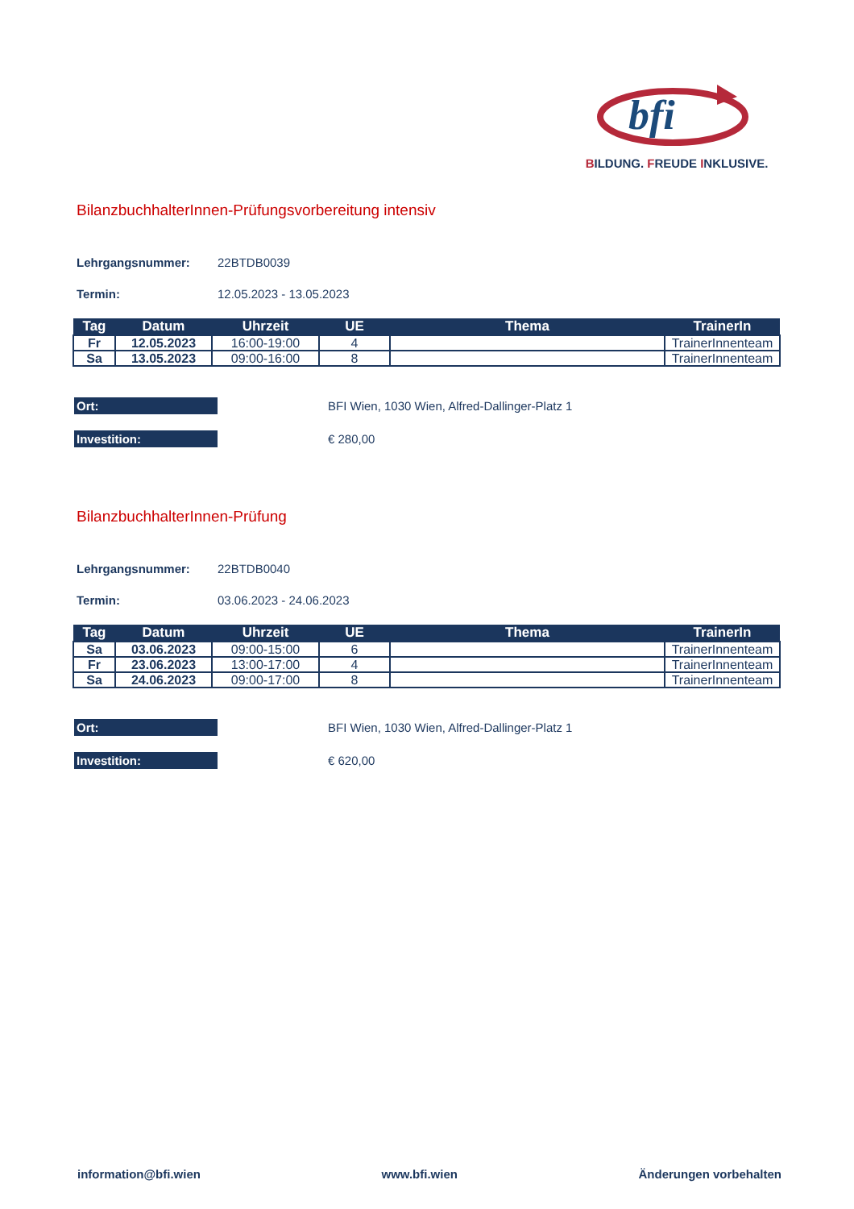bfi
BILDUNG. FREUDE INKLUSIVE.
BilanzbuchhalterInnen-Prüfungsvorbereitung intensiv
Lehrgangsnummer: 22BTDB0039
Termin: 12.05.2023 - 13.05.2023
| Tag | Datum | Uhrzeit | UE | Thema | TrainerIn |
| --- | --- | --- | --- | --- | --- |
| Fr | 12.05.2023 | 16:00-19:00 | 4 | | TrainerInnenteam |
| Sa | 13.05.2023 | 09:00-16:00 | 8 | | TrainerInnenteam |
Ort: BFI Wien, 1030 Wien, Alfred-Dallinger-Platz 1
Investition: € 280,00
BilanzbuchhalterInnen-Prüfung
Lehrgangsnummer: 22BTDB0040
Termin: 03.06.2023 - 24.06.2023
| Tag | Datum | Uhrzeit | UE | Thema | TrainerIn |
| --- | --- | --- | --- | --- | --- |
| Sa | 03.06.2023 | 09:00-15:00 | 6 | | TrainerInnenteam |
| Fr | 23.06.2023 | 13:00-17:00 | 4 | | TrainerInnenteam |
| Sa | 24.06.2023 | 09:00-17:00 | 8 | | TrainerInnenteam |
Ort: BFI Wien, 1030 Wien, Alfred-Dallinger-Platz 1
Investition: € 620,00
information@bfi.wien www.bfi.wien Änderungen vorbehalten